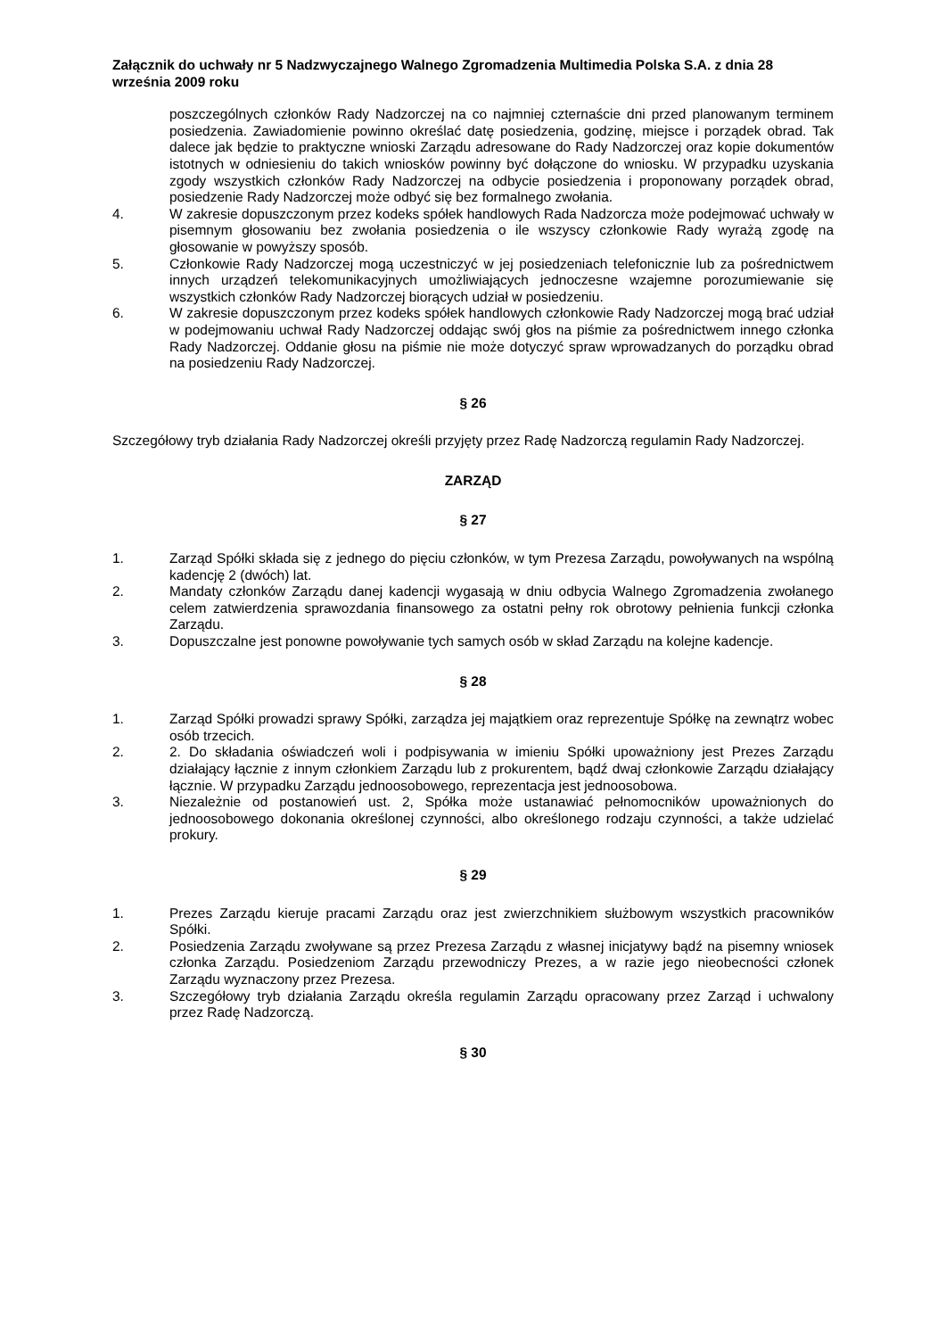Załącznik do uchwały nr 5 Nadzwyczajnego Walnego Zgromadzenia Multimedia Polska S.A. z dnia 28 września 2009 roku
poszczególnych członków Rady Nadzorczej na co najmniej czternaście dni przed planowanym terminem posiedzenia. Zawiadomienie powinno określać datę posiedzenia, godzinę, miejsce i porządek obrad. Tak dalece jak będzie to praktyczne wnioski Zarządu adresowane do Rady Nadzorczej oraz kopie dokumentów istotnych w odniesieniu do takich wniosków powinny być dołączone do wniosku. W przypadku uzyskania zgody wszystkich członków Rady Nadzorczej na odbycie posiedzenia i proponowany porządek obrad, posiedzenie Rady Nadzorczej może odbyć się bez formalnego zwołania.
4. W zakresie dopuszczonym przez kodeks spółek handlowych Rada Nadzorcza może podejmować uchwały w pisemnym głosowaniu bez zwołania posiedzenia o ile wszyscy członkowie Rady wyrażą zgodę na głosowanie w powyższy sposób.
5. Członkowie Rady Nadzorczej mogą uczestniczyć w jej posiedzeniach telefonicznie lub za pośrednictwem innych urządzeń telekomunikacyjnych umożliwiających jednoczesne wzajemne porozumiewanie się wszystkich członków Rady Nadzorczej biorących udział w posiedzeniu.
6. W zakresie dopuszczonym przez kodeks spółek handlowych członkowie Rady Nadzorczej mogą brać udział w podejmowaniu uchwał Rady Nadzorczej oddając swój głos na piśmie za pośrednictwem innego członka Rady Nadzorczej. Oddanie głosu na piśmie nie może dotyczyć spraw wprowadzanych do porządku obrad na posiedzeniu Rady Nadzorczej.
§ 26
Szczegółowy tryb działania Rady Nadzorczej określi przyjęty przez Radę Nadzorczą regulamin Rady Nadzorczej.
ZARZĄD
§ 27
1. Zarząd Spółki składa się z jednego do pięciu członków, w tym Prezesa Zarządu, powoływanych na wspólną kadencję 2 (dwóch) lat.
2. Mandaty członków Zarządu danej kadencji wygasają w dniu odbycia Walnego Zgromadzenia zwołanego celem zatwierdzenia sprawozdania finansowego za ostatni pełny rok obrotowy pełnienia funkcji członka Zarządu.
3. Dopuszczalne jest ponowne powoływanie tych samych osób w skład Zarządu na kolejne kadencje.
§ 28
1. Zarząd Spółki prowadzi sprawy Spółki, zarządza jej majątkiem oraz reprezentuje Spółkę na zewnątrz wobec osób trzecich.
2. 2. Do składania oświadczeń woli i podpisywania w imieniu Spółki upoważniony jest Prezes Zarządu działający łącznie z innym członkiem Zarządu lub z prokurentem, bądź dwaj członkowie Zarządu działający łącznie. W przypadku Zarządu jednoosobowego, reprezentacja jest jednoosobowa.
3. Niezależnie od postanowień ust. 2, Spółka może ustanawiać pełnomocników upoważnionych do jednoosobowego dokonania określonej czynności, albo określonego rodzaju czynności, a także udzielać prokury.
§ 29
1. Prezes Zarządu kieruje pracami Zarządu oraz jest zwierzchnikiem służbowym wszystkich pracowników Spółki.
2. Posiedzenia Zarządu zwoływane są przez Prezesa Zarządu z własnej inicjatywy bądź na pisemny wniosek członka Zarządu. Posiedzeniom Zarządu przewodniczy Prezes, a w razie jego nieobecności członek Zarządu wyznaczony przez Prezesa.
3. Szczegółowy tryb działania Zarządu określa regulamin Zarządu opracowany przez Zarząd i uchwalony przez Radę Nadzorczą.
§ 30